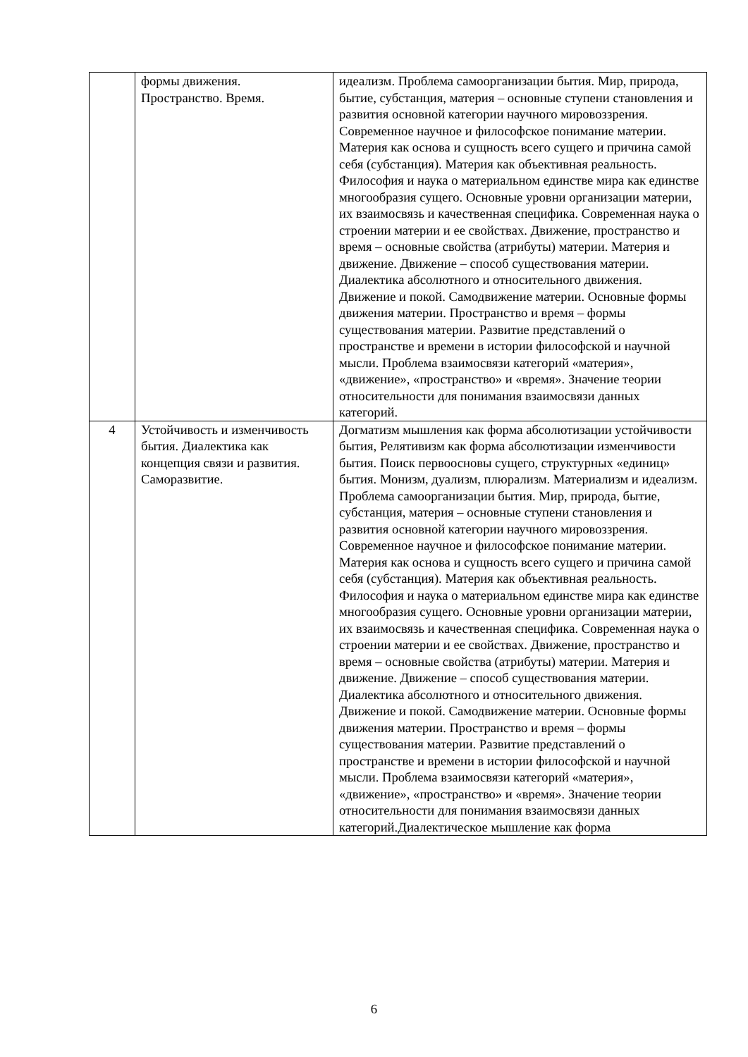| | формы движения. Пространство. Время. | идеализм. Проблема самоорганизации бытия. Мир, природа, бытие, субстанция, материя – основные ступени становления и развития основной категории научного мировоззрения. Современное научное и философское понимание материи. Материя как основа и сущность всего сущего и причина самой себя (субстанция). Материя как объективная реальность. Философия и наука о материальном единстве мира как единстве многообразия сущего. Основные уровни организации материи, их взаимосвязь и качественная специфика. Современная наука о строении материи и ее свойствах. Движение, пространство и время – основные свойства (атрибуты) материи. Материя и движение. Движение – способ существования материи. Диалектика абсолютного и относительного движения. Движение и покой. Самодвижение материи. Основные формы движения материи. Пространство и время – формы существования материи. Развитие представлений о пространстве и времени в истории философской и научной мысли. Проблема взаимосвязи категорий «материя», «движение», «пространство» и «время». Значение теории относительности для понимания взаимосвязи данных категорий. |
| 4 | Устойчивость и изменчивость бытия. Диалектика как концепция связи и развития. Саморазвитие. | Догматизм мышления как форма абсолютизации устойчивости бытия, Релятивизм как форма абсолютизации изменчивости бытия. Поиск первоосновы сущего, структурных «единиц» бытия. Монизм, дуализм, плюрализм. Материализм и идеализм. Проблема самоорганизации бытия. Мир, природа, бытие, субстанция, материя – основные ступени становления и развития основной категории научного мировоззрения. Современное научное и философское понимание материи. Материя как основа и сущность всего сущего и причина самой себя (субстанция). Материя как объективная реальность. Философия и наука о материальном единстве мира как единстве многообразия сущего. Основные уровни организации материи, их взаимосвязь и качественная специфика. Современная наука о строении материи и ее свойствах. Движение, пространство и время – основные свойства (атрибуты) материи. Материя и движение. Движение – способ существования материи. Диалектика абсолютного и относительного движения. Движение и покой. Самодвижение материи. Основные формы движения материи. Пространство и время – формы существования материи. Развитие представлений о пространстве и времени в истории философской и научной мысли. Проблема взаимосвязи категорий «материя», «движение», «пространство» и «время». Значение теории относительности для понимания взаимосвязи данных категорий.Диалектическое мышление как форма |
6